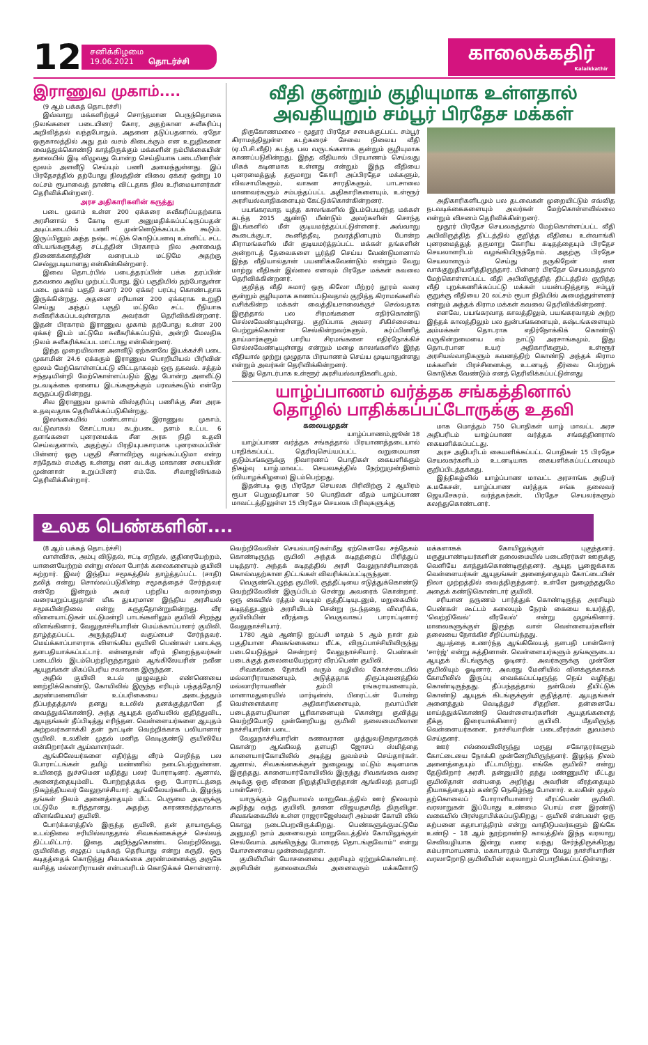12
சனிக்கிழமை
19.06.2021 தொடர்ச்சி
காலைக்கதிர்
Kalaikkathir
இராணுவ முகாம்....
(9 ஆம் பக்கத் தொடர்ச்சி)
இவ்வாறு மக்களிற்குச் சொந்தமான பெருந்தொகை நிலங்களை படையினர் கோர, அதற்கான சுவீகரிப்பு அறிவித்தல் வந்தபோதும், அதனை தடுப்பதனால், ஏதோ ஒருகாலத்தில் அது தம் வசம் கிடைக்கும் என உறுதிகளை வைத்துக்கொண்டு காத்திருக்கும் மக்களின் நம்பிக்கையின் தலையில் இடி விழுவது போன்ற செய்தியாக படையினரின் மூலம் அளவீடு செய்யும் பணி அமைந்துள்ளது. இப் பிரதேசத்தில் தற்போது நிலத்தின் விலை ஏக்கர் ஒன்று 10 லட்சம் ரூபாவைத் தாண்டி விட்டதாக நில உரிமையாளர்கள் தெரிவிக்கின்றனர்.
அரச அதிகாரிகளின் கருத்து
படை முகாம் உள்ள 200 ஏக்கரை சுவீகரிப்பதற்காக அரசினால் 5 கோடி ரூபா அனுமதிக்கப்பட்டிருப்பதன் அடிப்படையில் பணி முன்னெடுக்கப்படக் கூடும். இருப்பினும் அந்த நஷ்ட ஈட்டுக் கொடுப்பனவு உள்ளிட்ட சட்ட விடயங்களுக்கு சட்டத்தின் பிரகாரம் நில அளவைத் திணைக்களத்தின் வரைபடம் மட்டுமே அதற்கு செல்லுபடியானது என்கின்கின்றனர்.
இவை தொடர்பில் படைத்தரப்பின் பக்க தரப்பின் தகவலை அறிய முற்பட்டபோது, இப் பகுதியில் தற்போதுள்ள படை முகாம் பகுதி சுமார் 200 ஏக்கர் பரப்பு கொண்டதாக இருக்கின்றது. அதனை சரியான 200 ஏக்கராக உறுதி செய்து அந்தப் பகுதி மட்டுமே சட்ட ரீதியாக சுவீகரிக்கப்படவுள்ளதாக அவர்கள் தெரிவிக்கின்றனர். இதன் பிரகாரம் இராணுவ முகாம் தற்போது உள்ள 200 ஏக்கர் இடம் மட்டுமே சுவீகரிக்கப்படும், அன்றி மேலதிக நிலம் சுவீகரிக்கப்பட மாட்டாது என்கின்றனர்.
இந்த முறையிலான அளவீடு ஏற்கனவே இயக்கச்சி படை முகாமின் 24.6 ஏக்கரும் இராணுவ பொறியியல் பிரிவின் மூலம் மேற்கொள்ளப்பட்டு விட்டதாகவும் ஒரு தகவல். சத்தம் சந்தடியின்றி மேற்கொள்ளப்படும் இது போன்ற அளவீட்டு நடவடிக்கை ஏனைய இடங்களுக்கும் பரவக்கூடும் என்றே கருதப்படுகின்றது.
சில இராணுவ முகாம் விஸ்தரிப்பு பணிக்கு சீன அரசு உதவுவதாக தெரிவிக்கப்படுகின்றது.
இலங்கையில் மண்டளாய் இராணுவ முகாம், வட்டுவாகல் கோட்டாபய கடற்படை தளம் உட்பட 6 தளங்களை புனரமைக்க சீன அரசு நிதி உதவி செய்வதனால், அதற்குப் பிரதியுபகாரமாக புனரமைப்பின் பின்னர் ஒரு பகுதி சீனாவிற்கு வழங்கப்படுமா என்ற சந்தேகம் எமக்கு உள்ளது என வடக்கு மாகாண சபையின் முன்னாள் உறுப்பினர் எம்.கே. சிவாஜிலிங்கம் தெரிவிக்கின்றார்.
வீதி குன்றும் குழியுமாக உள்ளதால்
அவதியுறும் சம்பூர் பிரதேச மக்கள்
திருகோணமலை – மூதூர் பிரதேச சபைக்குட்பட்ட சம்பூர் கிராமத்திலுள்ள கடற்கரைச் சேவை நிலைய வீதி (ஏ.பி.சி.வீதி) கடந்த பல வருடங்களாக குன்றும் குழியுமாக காணப்படுகின்றது. இந்த வீதியால் பிரயாணம் செய்வது மிகக் கடினமாக உள்ளது என்றும் இந்த வீதியை புனரமைத்துத் தருமாறு கோரி அப்பிரதேச மக்களும், விவசாயிகளும், வாகன சாரதிகளும், பாடசாலை மாணவர்களும் சம்பந்தப்பட்ட அதிகாரிகளையும், உள்ளூர் அரசியல்வாதிகளையும் கேட்டுக்கொள்கின்றனர்.
பயங்கரவாத யுத்த காலங்களில் இடம்பெயர்ந்த மக்கள் கடந்த 2015 ஆண்டு மீண்டும் அவர்களின் சொந்த இடங்களில் மீள் குடியமர்த்தப்பட்டுள்ளனர். அவ்வாறு கூடைக்குடா, கூனித்தீவு, நவரத்தினபுரம் போன்ற கிராமங்களில் மீள் குடியமர்த்தப்பட்ட மக்கள் தங்களின் அன்றாடத் தேவைகளை பூர்த்தி செய்ய வேண்டுமானால் இந்த வீதியால்தான் பயணிக்கவேண்டும் என்றும் வேறு மாற்று வீதிகள் இல்லை எனவும் பிரதேச மக்கள் கவலை தெரிவிக்கின்றனர்.
குறித்த வீதி சுமார் ஒரு கிலோ மீற்றர் தூரம் வரை குன்றும் குழியுமாக காணப்படுவதால் குறித்த கிராமங்களில் வசிக்கின்ற மக்கள் வைத்தியசாலைக்குச் செல்வதாக இருந்தால் பல சிரமங்களை எதிர்கொண்டு செல்லவேண்டியுள்ளது. குறிப்பாக அவசர சிகிச்சையை பெற்றுக்கொள்ள செல்கின்றவர்களும், கர்ப்பிணித் தாய்மார்களும் பாரிய சிரமங்களை எதிர்நோக்கிச் செல்லவேண்டியுள்ளது என்றும் மழை காலங்களில் இந்த வீதியால் முற்று முழுதாக பிரயாணம் செய்ய முடியாதுள்ளது என்றும் அவர்கள் தெரிவிக்கின்றனர்.
இது தொடர்பாக உள்ளூர் அரசியல்வாதிகளிடமும்,
அதிகாரிகளிடமும் பல தடவைகள் முறையிட்டும் எவ்வித நடவடிக்கைகளையும் அவர்கள் மேற்கொள்ளவில்லை என்றும் விசனம் தெரிவிக்கின்றனர்.
மூதூர் பிரதேச செயலகத்தால் மேற்கொள்ளப்பட்ட வீதி அபிவிருத்தித் திட்டத்தில் குறித்த வீதியை உள்வாங்கி புனரமைத்துத் தருமாறு கோரிய கடிதத்தையும் பிரதேச செயலாளரிடம் வழங்கியிருந்தோம். அதற்கு பிரதேச செயலாளரும் செய்து தருகிறேன் என வாக்குறுதியளித்திருந்தார். பின்னர் பிரதேச செயலகத்தால் மேற்கொள்ளப்பட்ட வீதி அபிவிருத்தித் திட்டத்தில் குறித்த வீதி புறக்கணிக்கப்பட்டு மக்கள் பயன்படுத்தாத சம்பூர் குறுக்கு வீதியை 20 லட்சம் ரூபா நிதியில் அமைத்துள்ளனர் என்றும் அந்தக் கிராம மக்கள் கவலை தெரிவிக்கின்றனர்.
எனவே, பயங்கரவாத காலத்திலும், பயங்கரவாதம் அற்ற இந்தக் காலத்திலும் பல துன்பங்களையும், கஷ்டங்களையும் அம்மக்கள் தொடராக எதிர்நோக்கிக் கொண்டு வருகின்றமையை எம் நாட்டு அரசாங்கமும், இது தொடர்பான உயர் அதிகாரிகளும், உள்ளூர் அரசியல்வாதிகளும் கவனத்திற் கொண்டு அந்தக் கிராம மக்களின் பிரச்சினைக்கு உடனடித் தீர்வை பெற்றுக் கொடுக்க வேண்டும் எனத் தெரிவிக்கப்பட்டுள்ளது
யாழ்ப்பாணம் வர்த்தக சங்கத்தினால்
தொழில் பாதிக்கப்பட்டோருக்கு உதவி
கலையமுதன்
யாழ்ப்பாணம்,ஜூன் 18
யாழ்ப்பாண வர்த்தக சங்கத்தால் பிரயாணத்தடையால் பாதிக்கப்பட்ட தெரிவுசெய்யப்பட்ட வறுமையான குடும்பங்களுக்கு நிவாரணப் பொதிகள் கையளிக்கும் நிகழ்வு யாழ்.மாவட்ட செயலகத்தில் நேற்றுமுன்தினம் (வியாழக்கிழமை) இடம்பெற்றது.
இதன்படி ஒரு பிரதேச செயலக பிரிவிற்கு 2 ஆயிரம் ரூபா பெறுமதியான 50 பொதிகள் வீதம் யாழ்ப்பாண மாவட்டத்திலுள்ள 15 பிரதேச செயலக பிரிவுகளுக்கு
மாக மொத்தம் 750 பொதிகள் யாழ் மாவட்ட அரச அதிபரிடம் யாழ்ப்பாண வர்த்தக சங்கத்தினரால் கையளிக்கப்பட்டது.
அரச அதிபரிடம் கையளிக்கப்பட்ட பொதிகள் 15 பிரதேச செயலகர்களிடம் உடனடியாக கையளிக்கப்பட்டமையும் குறிப்பிடத்தக்கது.
இந்நிகழ்வில் யாழ்ப்பாண மாவட்ட அரசாங்க அதிபர் க.மகேசன், யாழ்ப்பாண வர்த்தக சங்க தலைவர் ஜெயசேகரம், வர்த்தகர்கள், பிரதேச செயலர்களும் கலந்துகொண்டனர்.
உலக பெண்களின்....
(8 ஆம் பக்கத் தொடர்ச்சி)
வாள்வீச்சு, அம்பு விடுதல், ஈட்டி எறிதல், குதிரையேற்றம், யானையேற்றம் என்று எல்லா போர்க் கலைகளையும் குயிலி கற்றார். இவர் இந்திய சமூகத்தில் தாழ்த்தப்பட்ட (சாதி) தலித் என்று சொல்லப்படுகின்ற சமூகத்தைச் சேர்ந்தவர் என்றே இன்றும் அவர் பற்றிய வரலாற்றை வரையறுப்பதுதான் மிக துயரமான இந்திய அரசியல் சமூகபின்நிலை என்று கருததோன்றுகின்றது. வீர விளையாட்டுகள் மட்டுமன்றி பாடங்களிலும் குயிலி சிறந்து விளங்கினார், வேலுநாச்சியாரின் மெய்க்காப்பாளர் குயிலி. தாழ்த்தப்பட்ட அருந்ததியர் வகுப்பைச் சேர்ந்தவர். மெய்க்காப்பாளராக விளங்கிய குயிலி பெண்கள் படைக்கு தளபதியாக்கப்பட்டார். என்னதான் வீரம் நிறைந்தவர்கள் படையில் இடம்பெற்றிருந்தாலும் ஆங்கிலேயரின் நவீன ஆயுதங்கள் மிகப்பெரிய சவாலாக இருந்தன.
அதில் குயிலி உடல் முழுவதும் எண்ணெயை ஊற்றிக்கொண்டு, கோயிலில் இருந்த எரியும் பந்தத்தோடு அரண்மனையின் உப்பரிகையை அடைந்ததும் தீப்பந்தத்தால் தனது உடலில் தனக்குத்தானே தீ வைத்துக்கொண்டு, அந்த ஆயுதக் குவியலில் குதித்துவிட, ஆயுதங்கள் தீப்பிடித்து எரிந்தன. வெள்ளையர்களை ஆயுதம் அற்றவர்களாக்கி தன் நாட்டின் வெற்றிக்காக பலியானார் குயிலி. உலகின் முதல் மனித வெடிகுண்டு குயிலியே என்கிறார்கள் ஆய்வாளர்கள்.
ஆங்கிலேயர்களை எதிர்த்து வீரம் செறிந்த பல போராட்டங்கள் தமிழ் மண்ணில் நடைபெற்றுள்ளன. உயிரைத் துச்சமென மதித்து பலர் போராடினர். ஆனால், அனைத்தையும்விட போற்றத்தக்க ஒரு போராட்டத்தை நிகழ்த்தியவர் வேலுநாச்சியார். ஆங்கிலேயர்களிடம், இழந்த தங்கள் நிலம் அனைத்தையும் மீட்ட பெருமை அவருக்கு மட்டுமே உரித்தானது. அதற்கு காரணகர்த்தாவாக விளங்கியவர் குயிலி.
போர்க்களத்தில் இருந்த குயிலி, தன் தாயாருக்கு உடல்நிலை சரியில்லாததால் சிவகங்கைக்குச் செல்லத் திட்டமிட்டார். இதை அறிந்துகொண்ட வெற்றிவேலு, குயிலிக்கு எழுதப் படிக்கத் தெரியாது என்று கருதி, ஒரு கடிதத்தைக் கொடுத்து சிவகங்கை அரண்மனைக்கு அருகே வசித்த மல்லாரிராயன் என்பவரிடம் கொடுக்கச் சொன்னார். வெற்றிவேலின் செயல்பாடுகள்மீது ஏற்கெனவே சந்தேகம் கொண்டிருந்த குயிலி அந்தக் கடிதத்தைப் பிரித்துப் படித்தார். அந்தக் கடிதத்தில் அரசி வேலுநாச்சியாரைக் கொல்வதற்கான திட்டங்கள் விவரிக்கப்பட்டிருந்தன.
வெகுண்டெழுந்த குயிலி, குத்தீட்டியை எடுத்துக்கொண்டு வெற்றிவேலின் இருப்பிடம் சென்று அவரைக் கொன்றார். ஒரு கையில் ரத்தம் வடியும் குத்தீட்டியுடனும், மறுகையில் கடிதத்துடனும் அரசியிடம் சென்று நடந்ததை விவரிக்க, குயிலியின் வீரத்தை வெகுவாகப் பாராட்டினார் வேலுநாச்சியார்.
1780 ஆம் ஆண்டு ஐப்பசி மாதம் 5 ஆம் நாள் தம் பகுதியான சிவகங்கையை மீட்க, விருப்பாச்சியிலிருந்து படையெடுத்துச் சென்றார் வேலுநாச்சியார். பெண்கள் படைக்குத் தலைமையேற்றார் வீரப்பெண் குயிலி.
சிவகங்கை நோக்கி வரும் வழியில் கோச்சடையில் மல்லாரிராயனையும், அடுத்ததாக திருப்புவனத்தில் மல்லாரிராயனின் தம்பி ரங்கராயனையும், மானாமதுரையில் மார்டின்ஸ், பிரைட்டன் போன்ற வெள்ளைக்கார அதிகாரிகளையும், நவாப்பின் படைத்தளபதியான பூரிகானையும் கொன்று குவித்து வெற்றியோடு முன்னேறியது குயிலி தலைமையிலான நாச்சியாரின் படை.
வேலுநாச்சியாரின் கணவரான முத்துவடுகநாதரைக் கொன்ற ஆங்கிலத் தளபதி ஜோசப் ஸ்மித்தை காளையார்கோயிலில் அடித்து துவம்சம் செய்தார்கள். ஆனால், சிவகங்கைக்குள் நுழைவது மட்டும் கடினமாக இருந்தது. காளையார்கோயிலில் இருந்து சிவகங்கை வரை அடிக்கு ஒரு வீரனை நிறுத்தியிருந்தான் ஆங்கிலத் தளபதி பான்சோர்.
யாருக்கும் தெரியாமல் மாறுவேடத்தில் ஊர் நிலவரம் அறிந்து வந்த குயிலி, நாளை விஜயதசமித் திருவிழா. சிவகங்கையில் உள்ள ராஜராஜேஸ்வரி அம்மன் கோயி லில் கொலு நடைபெறவிருக்கிறது. பெண்களுக்குமட்டுமே அனுமதி நாம் அனைவரும் மாறுவேடத்தில் கோயிலுக்குள் செல்வோம். அங்கிருந்து போரைத் தொடங்குவோம்'' என்று யோசனையை முன்வைத்தாள்.
குயிலியின் யோசனையை அரசியும் ஏற்றுக்கொண்டார். அரசியின் தலைமையில் அனைவரும் மக்களோடு மக்களாகக் கோயிலுக்குள் புகுந்தனர். மருதுபாண்டியர்களின் தலைமையில் படைவீரர்கள் ஊருக்கு வெளியே காத்துக்கொண்டிருந்தனர். ஆயுத பூஜைக்காக வெள்ளையர்கள் ஆயுதங்கள் அனைத்தையும் கோட்டையின் நிலா முற்றத்தில் வைத்திருந்தனர். உள்ளே நுழைந்ததுமே அதைக் கண்டுகொண்டார் குயிலி.
சரியான தருணம் பார்த்துக் கொண்டிருந்த அரசியும் பெண்கள் கூட்டம் கலையும் நேரம் கையை உயர்த்தி, ‘வெற்றிவேல்’ வீரவேல்’ என்று முழங்கினார். மாலைகளுக்குள் இருந்த வாள் வெள்ளையர்களின் தலையை நோக்கிச் சீறிப்பாய்ந்தது.
ஆபத்தை உணர்ந்த ஆங்கிலேயத் தளபதி பான்சோர் ‘சார்ஜ்’ என்று கத்தினான். வெள்ளையர்களும் தங்களுடைய ஆயுதக் கிடங்குக்கு ஓடினர். அவர்களுக்கு முன்னே குயிலியும் ஓடினார். அவரது மேனியில் விளக்குக்காகக் கோயிலில் இருப்பு வைக்கப்பட்டிருந்த நெய் வழிந்து கொண்டிருந்தது. தீப்பந்தத்தால் தன்மேல் தீயிட்டுக் கொண்டு ஆயுதக் கிடங்குக்குள் குதித்தார். ஆயுதங்கள் அனைத்தும் வெடித்துச் சிதறின. தன்னையே மாய்த்துக்கொண்டு வெள்ளையர்களின் ஆயுதங்களைத் தீக்கு இரையாக்கினார் குயிலி. மீதமிருந்த வெள்ளையர்களை, நாச்சியாரின் படைவீரர்கள் துவம்சம் செய்தனர்.
ஊர் எல்லையிலிருந்து மருது சகோதரர்களும் கோட்டையை நோக்கி முன்னேறியிருந்தனர். இழந்த நிலம் அனைத்தையும் மீட்டாயிற்று. எங்கே குயிலி? என்று தேடுகிறார் அரசி. தன்னுயிர் தந்து மண்ணுயிர் மீட்டது குயிலிதான் என்பதை அறிந்து அவரின் வீரத்தையும் தியாகத்தையும் கண்டு நெகிழ்ந்து போனார். உலகின் முதல் தற்கொலைப் போராளியானார் வீரப்பெண் குயிலி. வரலாறுகள் இப்போது உண்மை பொய் என இரண்டு வகையில் பிரஸ்தாபிக்கப்படுகிறது – குயிலி என்பவள் ஒரு கற்பனை கதாபாத்திரம் என்று வாதிடுபவர்களும் இங்கே உண்டு – 18 ஆம் நூற்றாண்டு காலத்தில் இந்த வரலாறு செவிவழியாக இன்று வரை வந்து சேர்ந்திருக்கிறது கம்பராமாயணம், மகாபாரதம் போன்று வேலு நாச்சியாரின் வரலாறோடு குயிலியின் வரலாறும் பொறிக்கப்பட்டுள்ளது .